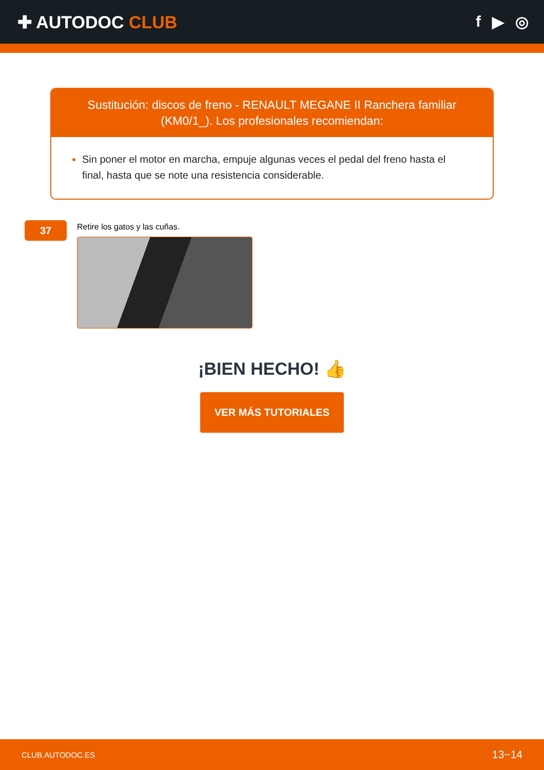✚ AUTODOC CLUB f ▶ ◎
Sustitución: discos de freno - RENAULT MEGANE II Ranchera familiar (KM0/1_). Los profesionales recomiendan:
Sin poner el motor en marcha, empuje algunas veces el pedal del freno hasta el final, hasta que se note una resistencia considerable.
37
Retire los gatos y las cuñas.
¡BIEN HECHO! 👍
VER MÁS TUTORIALES
CLUB.AUTODOC.ES 13−14